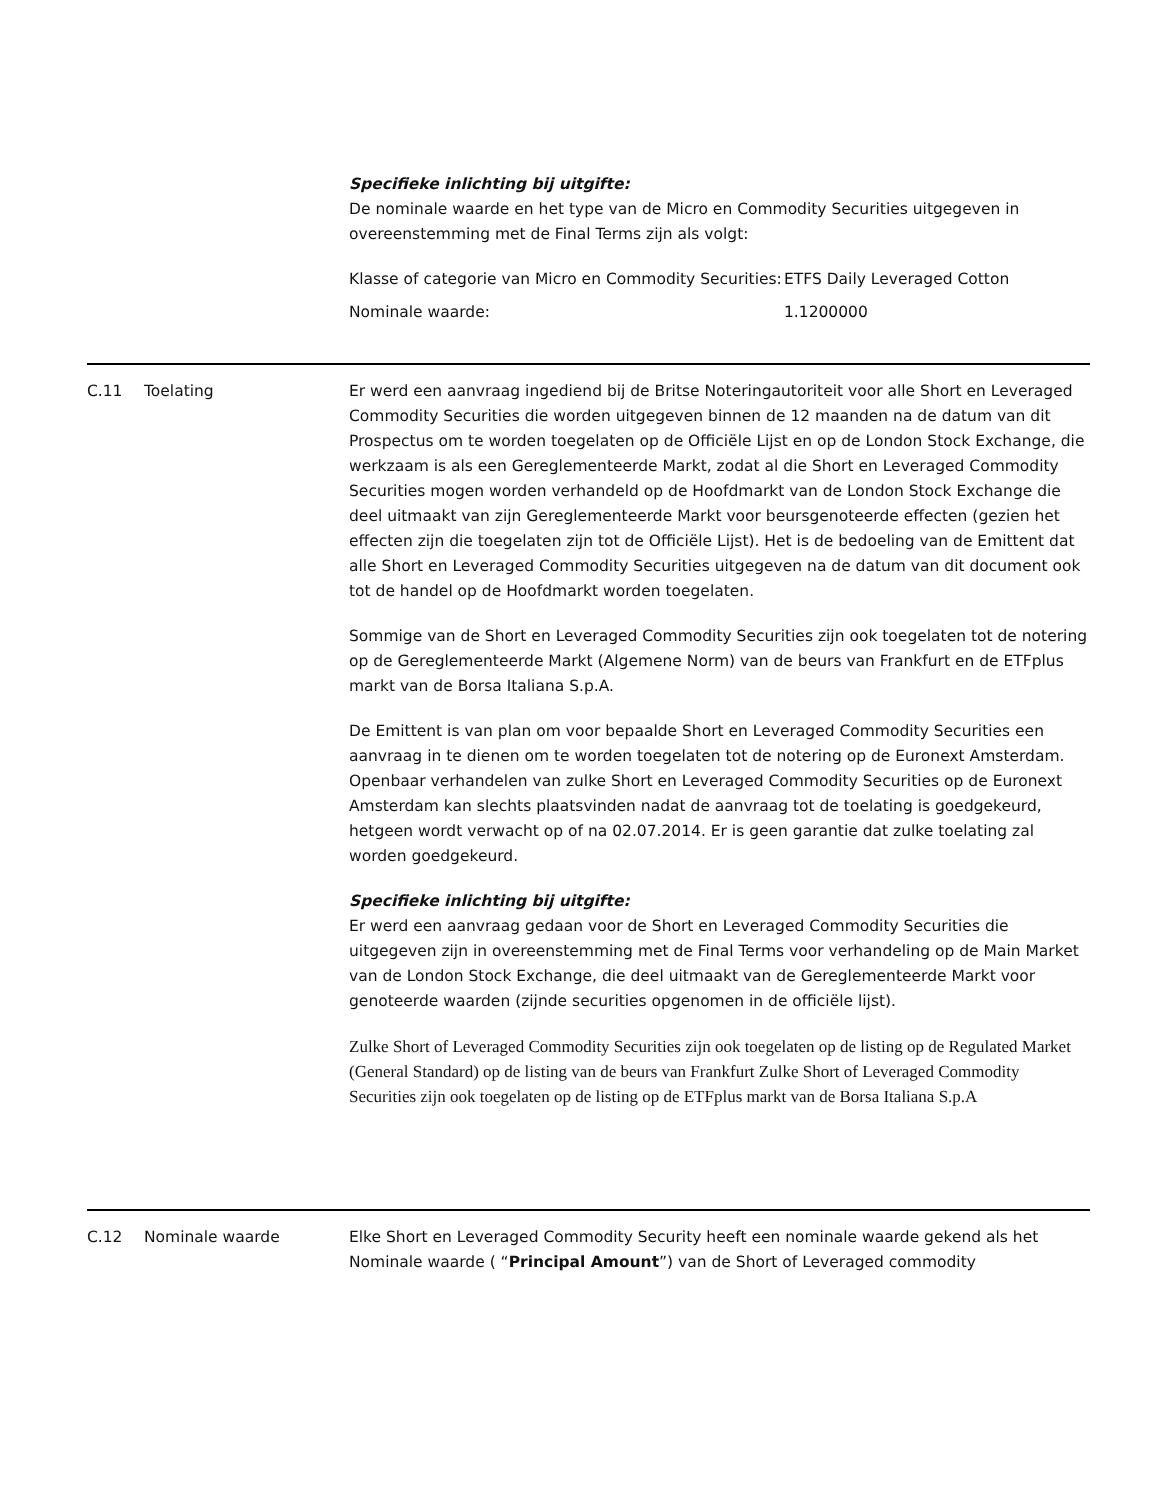Specifieke inlichting bij uitgifte:
De nominale waarde en het type van de Micro en Commodity Securities uitgegeven in overeenstemming met de Final Terms zijn als volgt:
| Klasse of categorie van Micro en Commodity Securities: | ETFS Daily Leveraged Cotton |
| Nominale waarde: | 1.1200000 |
C.11 Toelating Er werd een aanvraag ingediend bij de Britse Noteringautoriteit voor alle Short en Leveraged Commodity Securities die worden uitgegeven binnen de 12 maanden na de datum van dit Prospectus om te worden toegelaten op de Officiële Lijst en op de London Stock Exchange, die werkzaam is als een Gereglementeerde Markt, zodat al die Short en Leveraged Commodity Securities mogen worden verhandeld op de Hoofdmarkt van de London Stock Exchange die deel uitmaakt van zijn Gereglementeerde Markt voor beursgenoteerde effecten (gezien het effecten zijn die toegelaten zijn tot de Officiële Lijst). Het is de bedoeling van de Emittent dat alle Short en Leveraged Commodity Securities uitgegeven na de datum van dit document ook tot de handel op de Hoofdmarkt worden toegelaten.
Sommige van de Short en Leveraged Commodity Securities zijn ook toegelaten tot de notering op de Gereglementeerde Markt (Algemene Norm) van de beurs van Frankfurt en de ETFplus markt van de Borsa Italiana S.p.A.
De Emittent is van plan om voor bepaalde Short en Leveraged Commodity Securities een aanvraag in te dienen om te worden toegelaten tot de notering op de Euronext Amsterdam. Openbaar verhandelen van zulke Short en Leveraged Commodity Securities op de Euronext Amsterdam kan slechts plaatsvinden nadat de aanvraag tot de toelating is goedgekeurd, hetgeen wordt verwacht op of na 02.07.2014. Er is geen garantie dat zulke toelating zal worden goedgekeurd.
Specifieke inlichting bij uitgifte:
Er werd een aanvraag gedaan voor de Short en Leveraged Commodity Securities die uitgegeven zijn in overeenstemming met de Final Terms voor verhandeling op de Main Market van de London Stock Exchange, die deel uitmaakt van de Gereglementeerde Markt voor genoteerde waarden (zijnde securities opgenomen in de officiële lijst).
Zulke Short of Leveraged Commodity Securities zijn ook toegelaten op de listing op de Regulated Market (General Standard) op de listing van de beurs van Frankfurt Zulke Short of Leveraged Commodity Securities zijn ook toegelaten op de listing op de ETFplus markt van de Borsa Italiana S.p.A
C.12 Nominale waarde Elke Short en Leveraged Commodity Security heeft een nominale waarde gekend als het Nominale waarde ( “Principal Amount”) van de Short of Leveraged commodity